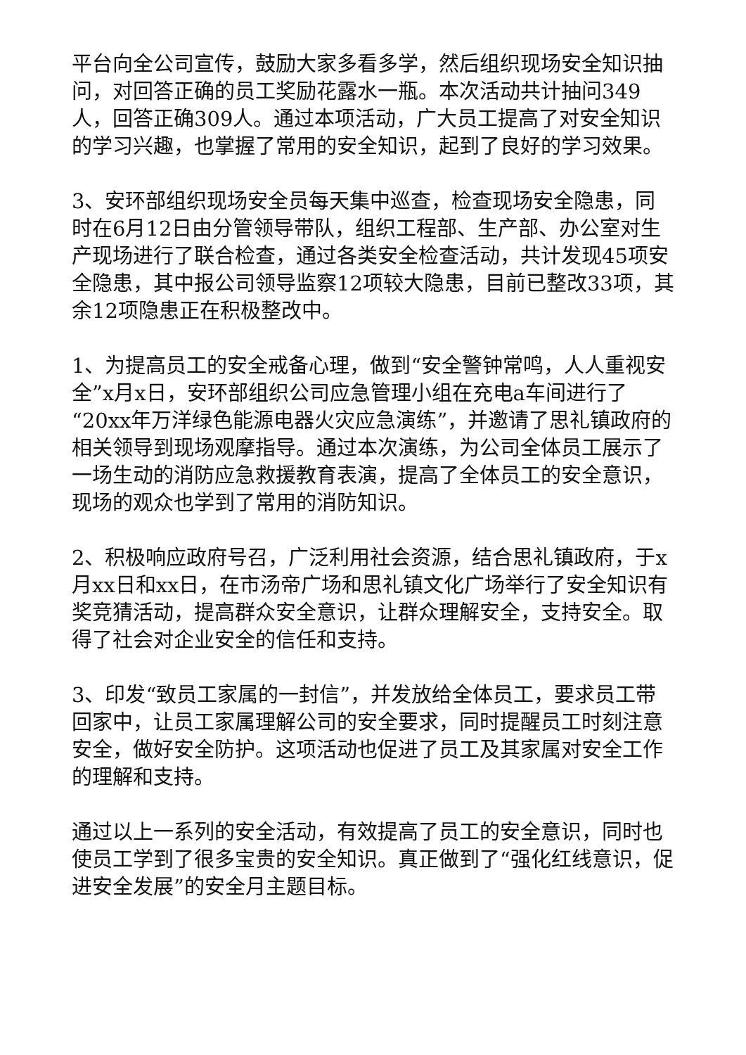平台向全公司宣传，鼓励大家多看多学，然后组织现场安全知识抽问，对回答正确的员工奖励花露水一瓶。本次活动共计抽问349人，回答正确309人。通过本项活动，广大员工提高了对安全知识的学习兴趣，也掌握了常用的安全知识，起到了良好的学习效果。
3、安环部组织现场安全员每天集中巡查，检查现场安全隐患，同时在6月12日由分管领导带队，组织工程部、生产部、办公室对生产现场进行了联合检查，通过各类安全检查活动，共计发现45项安全隐患，其中报公司领导监察12项较大隐患，目前已整改33项，其余12项隐患正在积极整改中。
1、为提高员工的安全戒备心理，做到“安全警钟常鸣，人人重视安全”x月x日，安环部组织公司应急管理小组在充电a车间进行了“20xx年万洋绿色能源电器火灾应急演练”，并邀请了思礼镇政府的相关领导到现场观摩指导。通过本次演练，为公司全体员工展示了一场生动的消防应急救援教育表演，提高了全体员工的安全意识，现场的观众也学到了常用的消防知识。
2、积极响应政府号召，广泛利用社会资源，结合思礼镇政府，于x月xx日和xx日，在市汤帝广场和思礼镇文化广场举行了安全知识有奖竞猜活动，提高群众安全意识，让群众理解安全，支持安全。取得了社会对企业安全的信任和支持。
3、印发“致员工家属的一封信”，并发放给全体员工，要求员工带回家中，让员工家属理解公司的安全要求，同时提醒员工时刻注意安全，做好安全防护。这项活动也促进了员工及其家属对安全工作的理解和支持。
通过以上一系列的安全活动，有效提高了员工的安全意识，同时也使员工学到了很多宝贵的安全知识。真正做到了“强化红线意识，促进安全发展”的安全月主题目标。